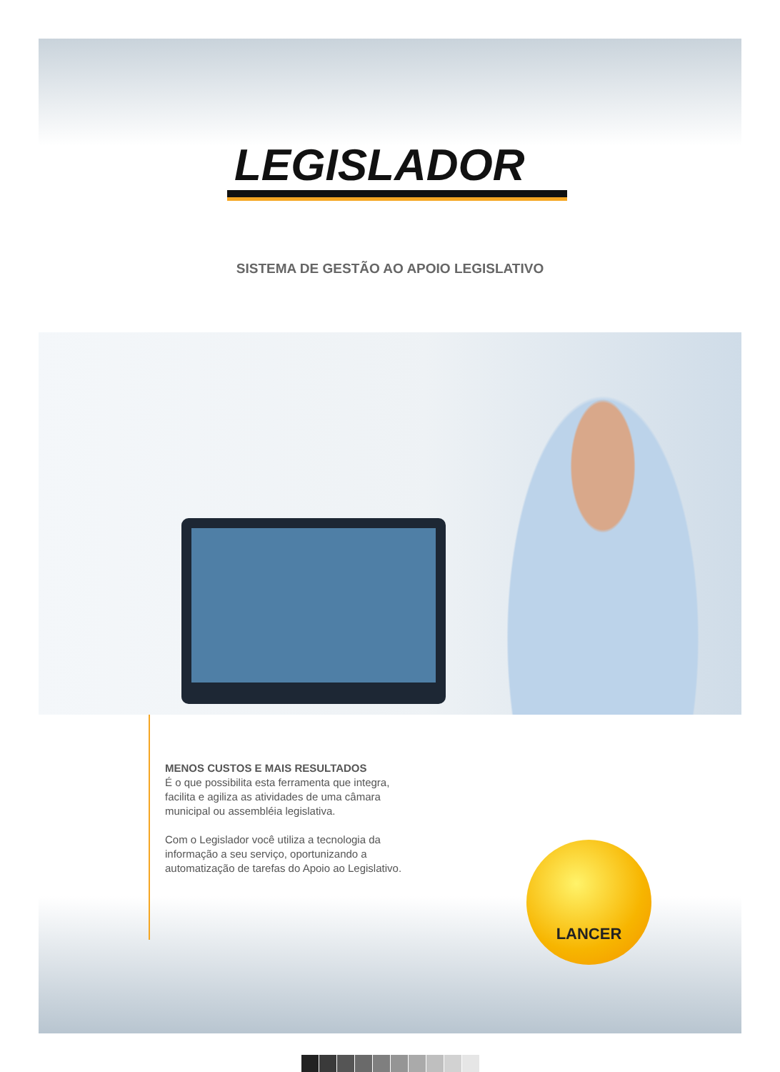LEGISLADOR
SISTEMA DE GESTÃO AO APOIO LEGISLATIVO
MENOS CUSTOS E MAIS RESULTADOS
É o que possibilita esta ferramenta que integra, facilita e agiliza as atividades de uma câmara municipal ou assembléia legislativa.
Com o Legislador você utiliza a tecnologia da informação a seu serviço, oportunizando a automatização de tarefas do Apoio ao Legislativo.
LANCER